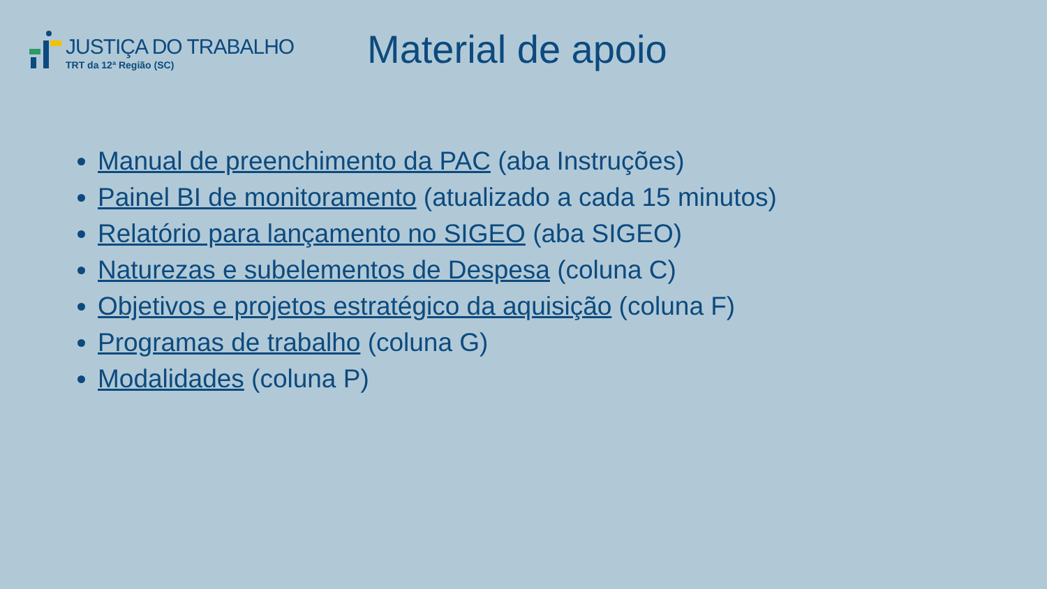JUSTIÇA DO TRABALHO
TRT da 12ª Região (SC)
Material de apoio
Manual de preenchimento da PAC (aba Instruções)
Painel BI de monitoramento (atualizado a cada 15 minutos)
Relatório para lançamento no SIGEO (aba SIGEO)
Naturezas e subelementos de Despesa (coluna C)
Objetivos e projetos estratégico da aquisição (coluna F)
Programas de trabalho (coluna G)
Modalidades (coluna P)